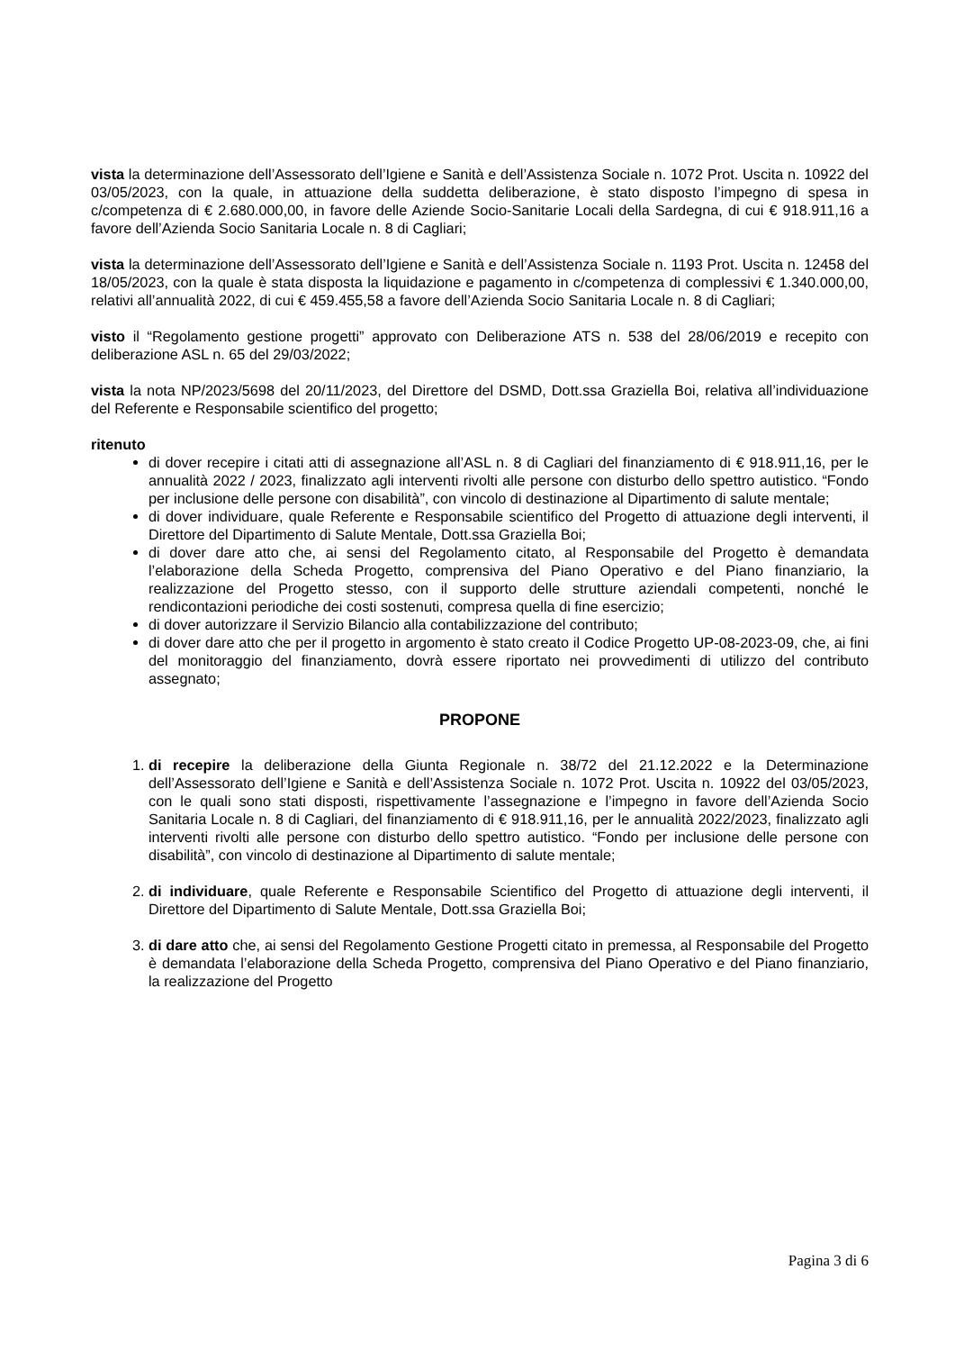vista la determinazione dell’Assessorato dell’Igiene e Sanità e dell’Assistenza Sociale n. 1072 Prot. Uscita n. 10922 del 03/05/2023, con la quale, in attuazione della suddetta deliberazione, è stato disposto l’impegno di spesa in c/competenza di € 2.680.000,00, in favore delle Aziende Socio-Sanitarie Locali della Sardegna, di cui € 918.911,16 a favore dell’Azienda Socio Sanitaria Locale n. 8 di Cagliari;
vista la determinazione dell’Assessorato dell’Igiene e Sanità e dell’Assistenza Sociale n. 1193 Prot. Uscita n. 12458 del 18/05/2023, con la quale è stata disposta la liquidazione e pagamento in c/competenza di complessivi € 1.340.000,00, relativi all’annualità 2022, di cui € 459.455,58 a favore dell’Azienda Socio Sanitaria Locale n. 8 di Cagliari;
visto il “Regolamento gestione progetti” approvato con Deliberazione ATS n. 538 del 28/06/2019 e recepito con deliberazione ASL n. 65 del 29/03/2022;
vista la nota NP/2023/5698 del 20/11/2023, del Direttore del DSMD, Dott.ssa Graziella Boi, relativa all’individuazione del Referente e Responsabile scientifico del progetto;
ritenuto
di dover recepire i citati atti di assegnazione all’ASL n. 8 di Cagliari del finanziamento di € 918.911,16, per le annualità 2022 / 2023, finalizzato agli interventi rivolti alle persone con disturbo dello spettro autistico. “Fondo per inclusione delle persone con disabilità”, con vincolo di destinazione al Dipartimento di salute mentale;
di dover individuare, quale Referente e Responsabile scientifico del Progetto di attuazione degli interventi, il Direttore del Dipartimento di Salute Mentale, Dott.ssa Graziella Boi;
di dover dare atto che, ai sensi del Regolamento citato, al Responsabile del Progetto è demandata l’elaborazione della Scheda Progetto, comprensiva del Piano Operativo e del Piano finanziario, la realizzazione del Progetto stesso, con il supporto delle strutture aziendali competenti, nonché le rendicontazioni periodiche dei costi sostenuti, compresa quella di fine esercizio;
di dover autorizzare il Servizio Bilancio alla contabilizzazione del contributo;
di dover dare atto che per il progetto in argomento è stato creato il Codice Progetto UP-08-2023-09, che, ai fini del monitoraggio del finanziamento, dovrà essere riportato nei provvedimenti di utilizzo del contributo assegnato;
PROPONE
1. di recepire la deliberazione della Giunta Regionale n. 38/72 del 21.12.2022 e la Determinazione dell’Assessorato dell’Igiene e Sanità e dell’Assistenza Sociale n. 1072 Prot. Uscita n. 10922 del 03/05/2023, con le quali sono stati disposti, rispettivamente l’assegnazione e l’impegno in favore dell’Azienda Socio Sanitaria Locale n. 8 di Cagliari, del finanziamento di € 918.911,16, per le annualità 2022/2023, finalizzato agli interventi rivolti alle persone con disturbo dello spettro autistico. “Fondo per inclusione delle persone con disabilità”, con vincolo di destinazione al Dipartimento di salute mentale;
2. di individuare, quale Referente e Responsabile Scientifico del Progetto di attuazione degli interventi, il Direttore del Dipartimento di Salute Mentale, Dott.ssa Graziella Boi;
3. di dare atto che, ai sensi del Regolamento Gestione Progetti citato in premessa, al Responsabile del Progetto è demandata l’elaborazione della Scheda Progetto, comprensiva del Piano Operativo e del Piano finanziario, la realizzazione del Progetto
Pagina 3 di 6